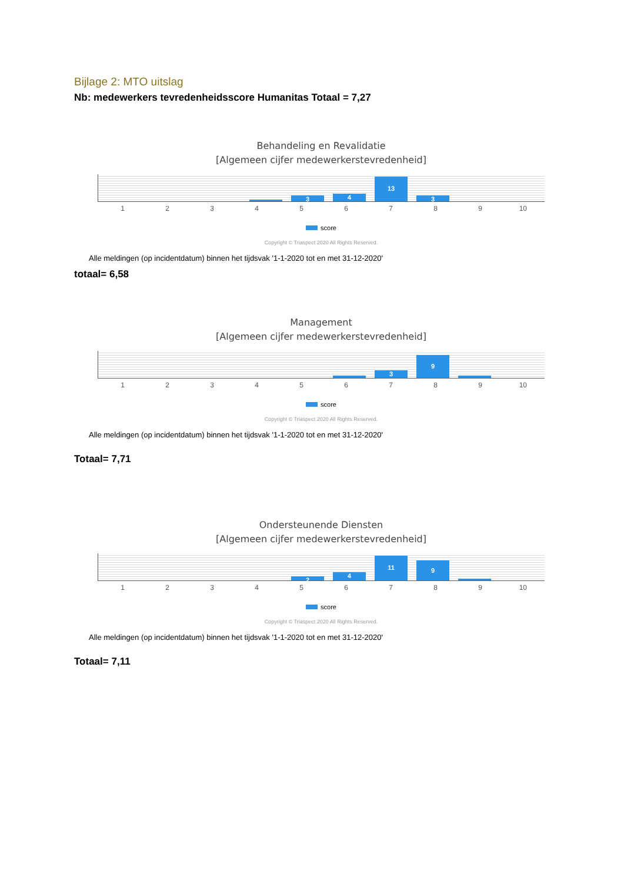Bijlage 2: MTO uitslag
Nb: medewerkers tevredenheidsscore Humanitas Totaal = 7,27
Behandeling en Revalidatie
[Algemeen cijfer medewerkerstevredenheid]
3 4 13 3
123456789 10
score
Copyright © Triaspect 2020 All Rights Reserved.
Alle meldingen (op incidentdatum) binnen het tijdsvak '1-1-2020 tot en met 31-12-2020'
totaal= 6,58
Management
[Algemeen cijfer medewerkerstevredenheid]
3 9
123456789 10
score
Copyright © Triaspect 2020 All Rights Reserved.
Alle meldingen (op incidentdatum) binnen het tijdsvak '1-1-2020 tot en met 31-12-2020'
Totaal= 7,71
Ondersteunende Diensten
[Algemeen cijfer medewerkerstevredenheid]
2 4 11 9
123456789 10
score
Copyright © Triaspect 2020 All Rights Reserved.
Alle meldingen (op incidentdatum) binnen het tijdsvak '1-1-2020 tot en met 31-12-2020'
Totaal= 7,11